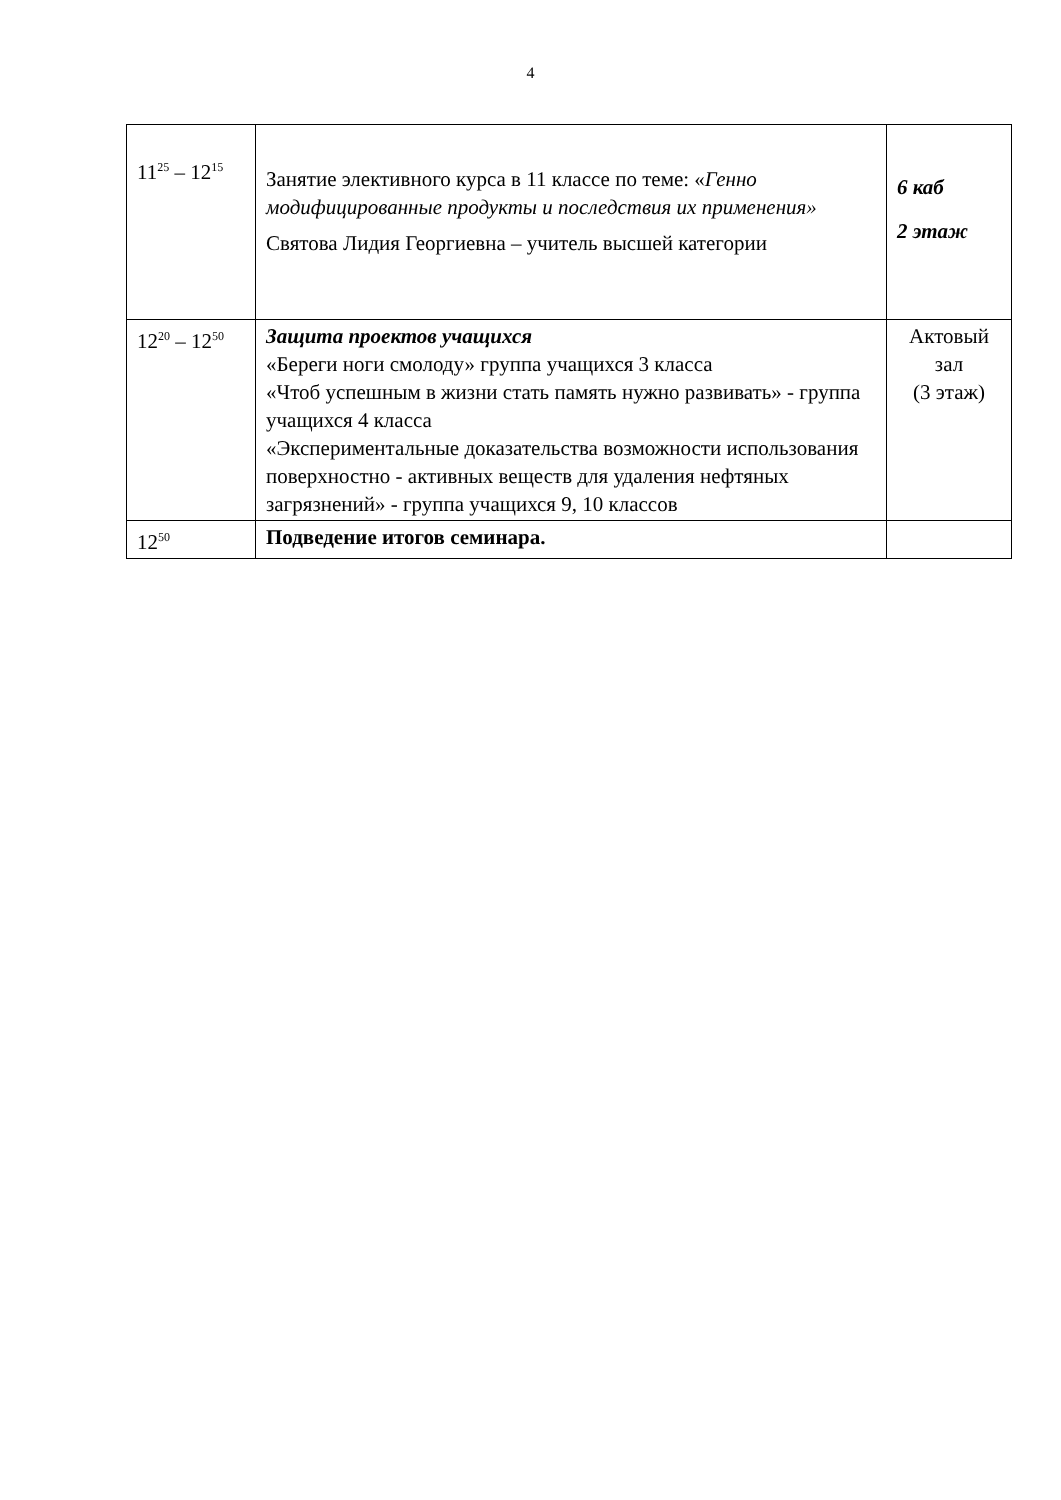4
| 11<sup>25</sup> – 12<sup>15</sup> | Занятие элективного курса в 11 классе по теме: « Генно модифицированные продукты и последствия их применения» Святова Лидия Георгиевна – учитель высшей категории | 6 каб 2 этаж |
| 12<sup>20</sup> – 12<sup>50</sup> | Защита проектов учащихся «Береги ноги смолоду» группа учащихся 3 класса «Чтоб успешным в жизни стать память нужно развивать» - группа учащихся 4 класса «Экспериментальные доказательства возможности использования поверхностно - активных веществ для удаления нефтяных загрязнений» - группа учащихся 9, 10 классов | Актовый зал (3 этаж) |
| 12<sup>50</sup> | Подведение итогов семинара. | |